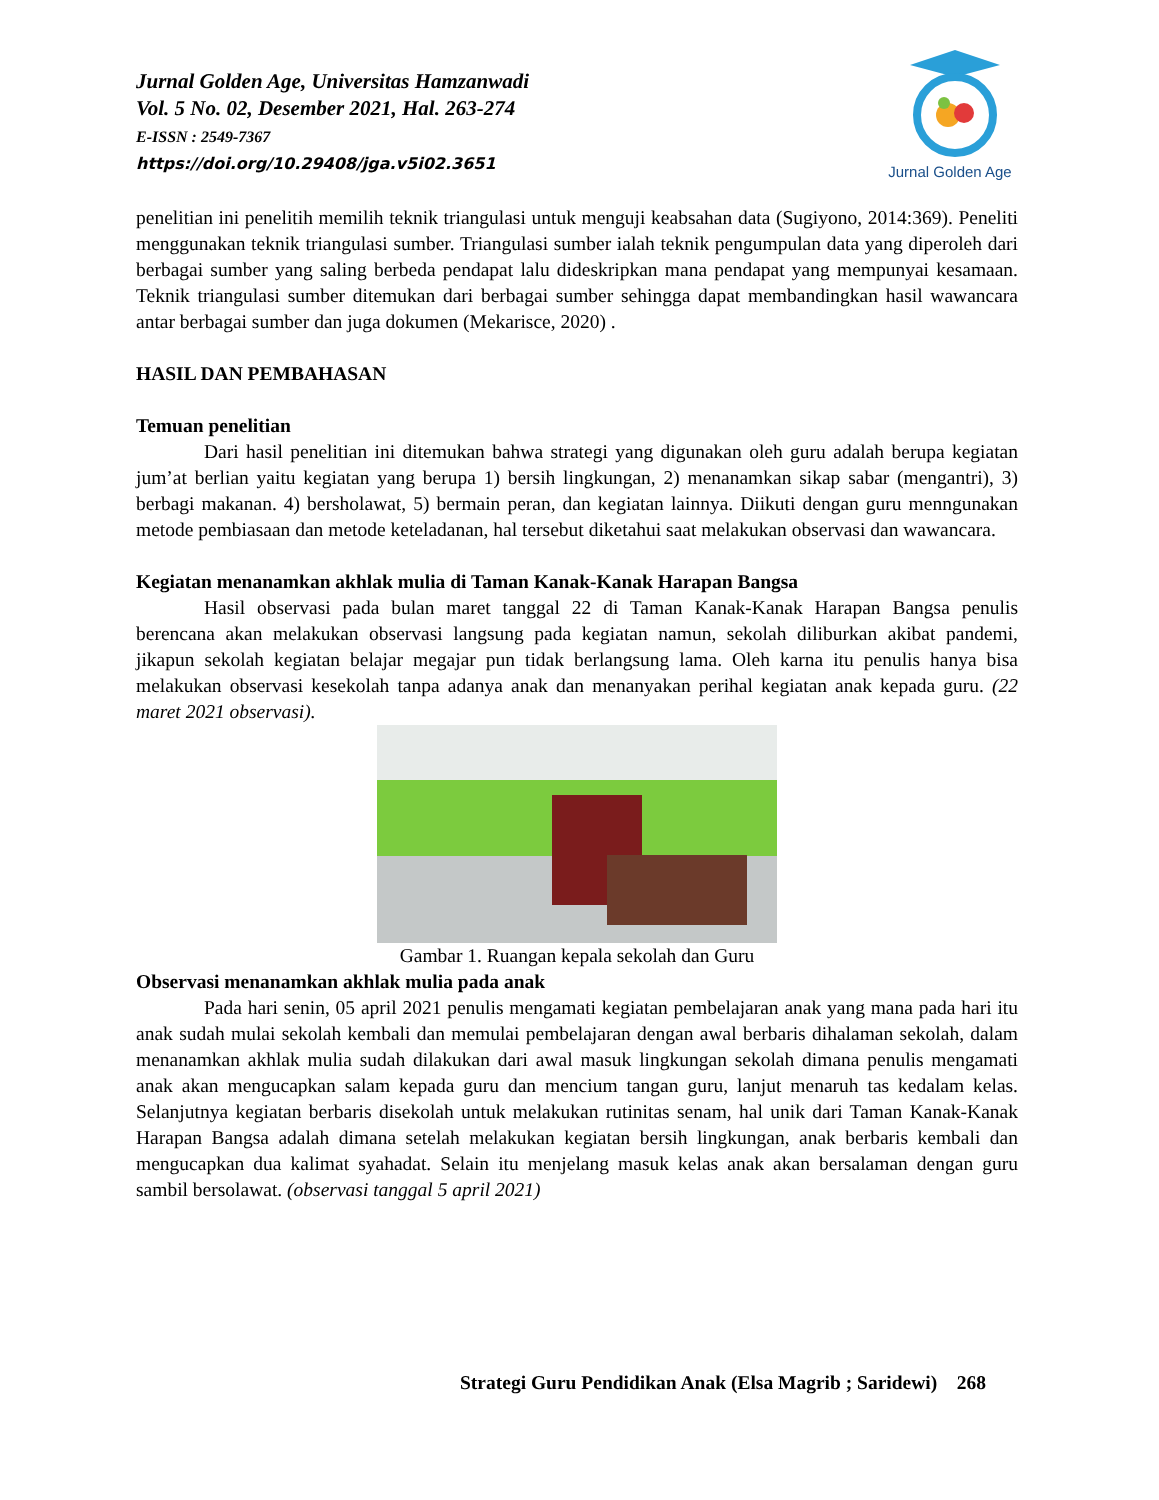Jurnal Golden Age
Jurnal Golden Age, Universitas Hamzanwadi
Vol. 5 No. 02, Desember 2021, Hal. 263-274
E-ISSN : 2549-7367
https://doi.org/10.29408/jga.v5i02.3651
penelitian ini penelitih memilih teknik triangulasi untuk menguji keabsahan data (Sugiyono, 2014:369). Peneliti menggunakan teknik triangulasi sumber. Triangulasi sumber ialah teknik pengumpulan data yang diperoleh dari berbagai sumber yang saling berbeda pendapat lalu dideskripkan mana pendapat yang mempunyai kesamaan. Teknik triangulasi sumber ditemukan dari berbagai sumber sehingga dapat membandingkan hasil wawancara antar berbagai sumber dan juga dokumen (Mekarisce, 2020) .
HASIL DAN PEMBAHASAN
Temuan penelitian
Dari hasil penelitian ini ditemukan bahwa strategi yang digunakan oleh guru adalah berupa kegiatan jum’at berlian yaitu kegiatan yang berupa 1) bersih lingkungan, 2) menanamkan sikap sabar (mengantri), 3) berbagi makanan. 4) bersholawat, 5) bermain peran, dan kegiatan lainnya. Diikuti dengan guru menngunakan metode pembiasaan dan metode keteladanan, hal tersebut diketahui saat melakukan observasi dan wawancara.
Kegiatan menanamkan akhlak mulia di Taman Kanak-Kanak Harapan Bangsa
Hasil observasi pada bulan maret tanggal 22 di Taman Kanak-Kanak Harapan Bangsa penulis berencana akan melakukan observasi langsung pada kegiatan namun, sekolah diliburkan akibat pandemi, jikapun sekolah kegiatan belajar megajar pun tidak berlangsung lama. Oleh karna itu penulis hanya bisa melakukan observasi kesekolah tanpa adanya anak dan menanyakan perihal kegiatan anak kepada guru. (22 maret 2021 observasi).
Gambar 1. Ruangan kepala sekolah dan Guru
Observasi menanamkan akhlak mulia pada anak
Pada hari senin, 05 april 2021 penulis mengamati kegiatan pembelajaran anak yang mana pada hari itu anak sudah mulai sekolah kembali dan memulai pembelajaran dengan awal berbaris dihalaman sekolah, dalam menanamkan akhlak mulia sudah dilakukan dari awal masuk lingkungan sekolah dimana penulis mengamati anak akan mengucapkan salam kepada guru dan mencium tangan guru, lanjut menaruh tas kedalam kelas. Selanjutnya kegiatan berbaris disekolah untuk melakukan rutinitas senam, hal unik dari Taman Kanak-Kanak Harapan Bangsa adalah dimana setelah melakukan kegiatan bersih lingkungan, anak berbaris kembali dan mengucapkan dua kalimat syahadat. Selain itu menjelang masuk kelas anak akan bersalaman dengan guru sambil bersolawat. (observasi tanggal 5 april 2021)
Strategi Guru Pendidikan Anak (Elsa Magrib ; Saridewi) 268